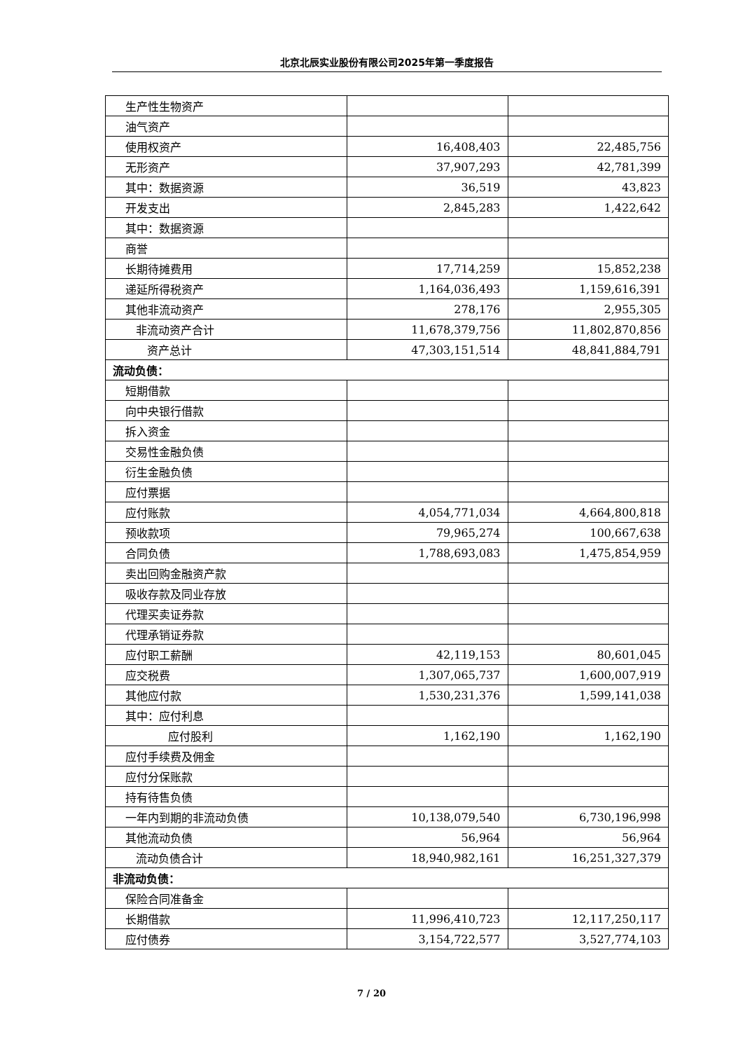北京北辰实业股份有限公司2025年第一季度报告
| 生产性生物资产 | | |
| 油气资产 | | |
| 使用权资产 | 16,408,403 | 22,485,756 |
| 无形资产 | 37,907,293 | 42,781,399 |
| 其中：数据资源 | 36,519 | 43,823 |
| 开发支出 | 2,845,283 | 1,422,642 |
| 其中：数据资源 | | |
| 商誉 | | |
| 长期待摊费用 | 17,714,259 | 15,852,238 |
| 递延所得税资产 | 1,164,036,493 | 1,159,616,391 |
| 其他非流动资产 | 278,176 | 2,955,305 |
| 非流动资产合计 | 11,678,379,756 | 11,802,870,856 |
| 资产总计 | 47,303,151,514 | 48,841,884,791 |
| 流动负债： | | |
| 短期借款 | | |
| 向中央银行借款 | | |
| 拆入资金 | | |
| 交易性金融负债 | | |
| 衍生金融负债 | | |
| 应付票据 | | |
| 应付账款 | 4,054,771,034 | 4,664,800,818 |
| 预收款项 | 79,965,274 | 100,667,638 |
| 合同负债 | 1,788,693,083 | 1,475,854,959 |
| 卖出回购金融资产款 | | |
| 吸收存款及同业存放 | | |
| 代理买卖证券款 | | |
| 代理承销证券款 | | |
| 应付职工薪酬 | 42,119,153 | 80,601,045 |
| 应交税费 | 1,307,065,737 | 1,600,007,919 |
| 其他应付款 | 1,530,231,376 | 1,599,141,038 |
| 其中：应付利息 | | |
| 应付股利 | 1,162,190 | 1,162,190 |
| 应付手续费及佣金 | | |
| 应付分保账款 | | |
| 持有待售负债 | | |
| 一年内到期的非流动负债 | 10,138,079,540 | 6,730,196,998 |
| 其他流动负债 | 56,964 | 56,964 |
| 流动负债合计 | 18,940,982,161 | 16,251,327,379 |
| 非流动负债： | | |
| 保险合同准备金 | | |
| 长期借款 | 11,996,410,723 | 12,117,250,117 |
| 应付债券 | 3,154,722,577 | 3,527,774,103 |
7 / 20